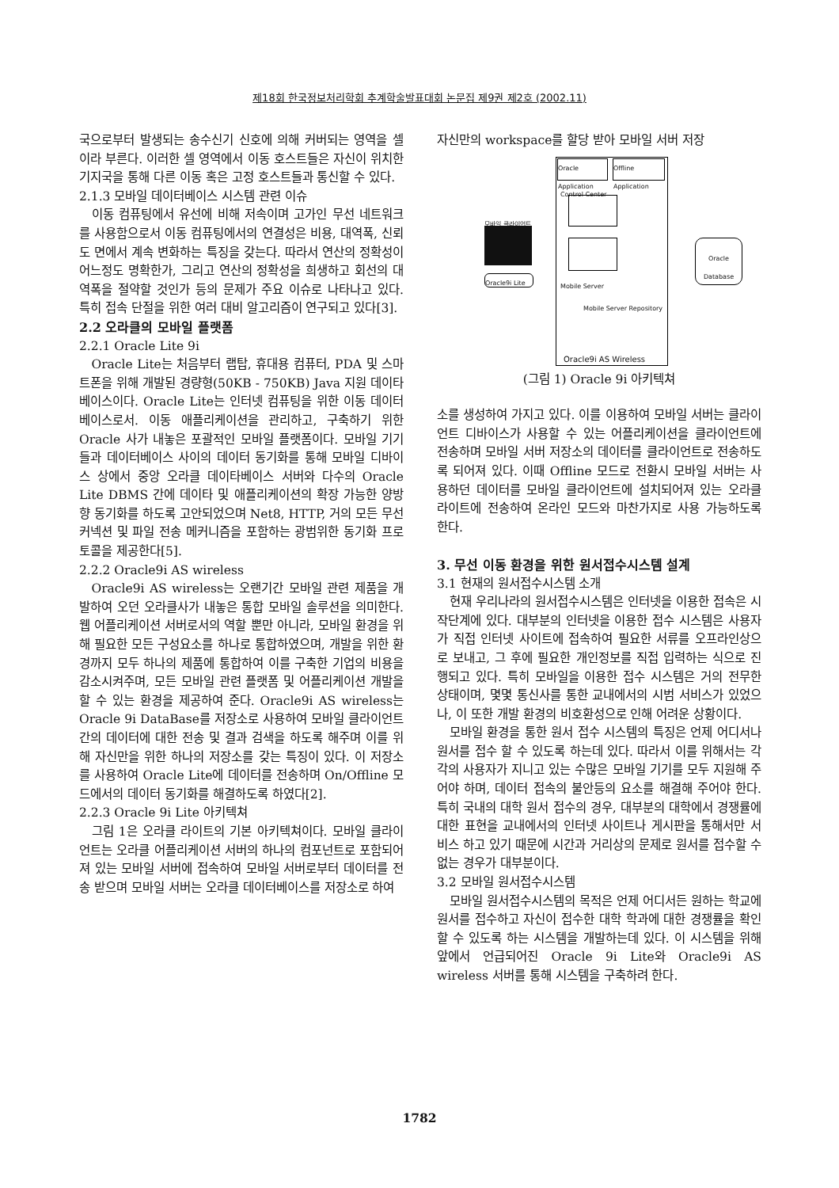제18회 한국정보처리학회 추계학술발표대회 논문집 제9권 제2호 (2002.11)
국으로부터 발생되는 송수신기 신호에 의해 커버되는 영역을 셀이라 부른다. 이러한 셀 영역에서 이동 호스트들은 자신이 위치한 기지국을 통해 다른 이동 혹은 고정 호스트들과 통신할 수 있다.
2.1.3 모바일 데이터베이스 시스템 관련 이슈
이동 컴퓨팅에서 유선에 비해 저속이며 고가인 무선 네트워크를 사용함으로서 이동 컴퓨팅에서의 연결성은 비용, 대역폭, 신뢰도 면에서 계속 변화하는 특징을 갖는다. 따라서 연산의 정확성이 어느정도 명확한가, 그리고 연산의 정확성을 희생하고 회선의 대역폭을 절약할 것인가 등의 문제가 주요 이슈로 나타나고 있다. 특히 접속 단절을 위한 여러 대비 알고리즘이 연구되고 있다[3].
2.2 오라클의 모바일 플랫폼
2.2.1 Oracle Lite 9i
Oracle Lite는 처음부터 랩탑, 휴대용 컴퓨터, PDA 및 스마트폰을 위해 개발된 경량형(50KB - 750KB) Java 지원 데이타베이스이다. Oracle Lite는 인터넷 컴퓨팅을 위한 이동 데이터베이스로서. 이동 애플리케이션을 관리하고, 구축하기 위한 Oracle 사가 내놓은 포괄적인 모바일 플랫폼이다. 모바일 기기들과 데이터베이스 사이의 데이터 동기화를 통해 모바일 디바이스 상에서 중앙 오라클 데이타베이스 서버와 다수의 Oracle Lite DBMS 간에 데이타 및 애플리케이션의 확장 가능한 양방향 동기화를 하도록 고안되었으며 Net8, HTTP, 거의 모든 무선 커넥션 및 파일 전송 메커니즘을 포함하는 광범위한 동기화 프로토콜을 제공한다[5].
2.2.2 Oracle9i AS wireless
Oracle9i AS wireless는 오랜기간 모바일 관련 제품을 개발하여 오던 오라클사가 내놓은 통합 모바일 솔루션을 의미한다. 웹 어플리케이션 서버로서의 역할 뿐만 아니라, 모바일 환경을 위해 필요한 모든 구성요소를 하나로 통합하였으며, 개발을 위한 환경까지 모두 하나의 제품에 통합하여 이를 구축한 기업의 비용을 감소시켜주며, 모든 모바일 관련 플랫폼 및 어플리케이션 개발을 할 수 있는 환경을 제공하여 준다. Oracle9i AS wireless는 Oracle 9i DataBase를 저장소로 사용하여 모바일 클라이언트 간의 데이터에 대한 전송 및 결과 검색을 하도록 해주며 이를 위해 자신만을 위한 하나의 저장소를 갖는 특징이 있다. 이 저장소를 사용하여 Oracle Lite에 데이터를 전송하며 On/Offline 모드에서의 데이터 동기화를 해결하도록 하였다[2].
2.2.3 Oracle 9i Lite 아키텍쳐
그림 1은 오라클 라이트의 기본 아키텍쳐이다. 모바일 클라이언트는 오라클 어플리케이션 서버의 하나의 컴포넌트로 포함되어져 있는 모바일 서버에 접속하여 모바일 서버로부터 데이터를 전송 받으며 모바일 서버는 오라클 데이터베이스를 저장소로 하여
자신만의 workspace를 할당 받아 모바일 서버 저장
Oracle
Application
Offline
Application
Control Center
Mobile Server
Mobile Server Repository
Oracle9i AS Wireless
모바일 클라이언트
Oracle9i Lite
Oracle
Database
(그림 1) Oracle 9i 아키텍쳐
소를 생성하여 가지고 있다. 이를 이용하여 모바일 서버는 클라이언트 디바이스가 사용할 수 있는 어플리케이션을 클라이언트에 전송하며 모바일 서버 저장소의 데이터를 클라이언트로 전송하도록 되어져 있다. 이때 Offline 모드로 전환시 모바일 서버는 사용하던 데이터를 모바일 클라이언트에 설치되어져 있는 오라클 라이트에 전송하여 온라인 모드와 마찬가지로 사용 가능하도록 한다.
3. 무선 이동 환경을 위한 원서접수시스템 설계
3.1 현재의 원서접수시스템 소개
현재 우리나라의 원서접수시스템은 인터넷을 이용한 접속은 시작단계에 있다. 대부분의 인터넷을 이용한 접수 시스템은 사용자가 직접 인터넷 사이트에 접속하여 필요한 서류를 오프라인상으로 보내고, 그 후에 필요한 개인정보를 직접 입력하는 식으로 진행되고 있다. 특히 모바일을 이용한 접수 시스템은 거의 전무한 상태이며, 몇몇 통신사를 통한 교내에서의 시범 서비스가 있었으나, 이 또한 개발 환경의 비호환성으로 인해 어려운 상황이다.
모바일 환경을 통한 원서 접수 시스템의 특징은 언제 어디서나 원서를 접수 할 수 있도록 하는데 있다. 따라서 이를 위해서는 각각의 사용자가 지니고 있는 수많은 모바일 기기를 모두 지원해 주어야 하며, 데이터 접속의 불안등의 요소를 해결해 주어야 한다. 특히 국내의 대학 원서 접수의 경우, 대부분의 대학에서 경쟁률에 대한 표현을 교내에서의 인터넷 사이트나 게시판을 통해서만 서비스 하고 있기 때문에 시간과 거리상의 문제로 원서를 접수할 수 없는 경우가 대부분이다.
3.2 모바일 원서접수시스템
모바일 원서접수시스템의 목적은 언제 어디서든 원하는 학교에 원서를 접수하고 자신이 접수한 대학 학과에 대한 경쟁률을 확인할 수 있도록 하는 시스템을 개발하는데 있다. 이 시스템을 위해 앞에서 언급되어진 Oracle 9i Lite와 Oracle9i AS wireless 서버를 통해 시스템을 구축하려 한다.
1782